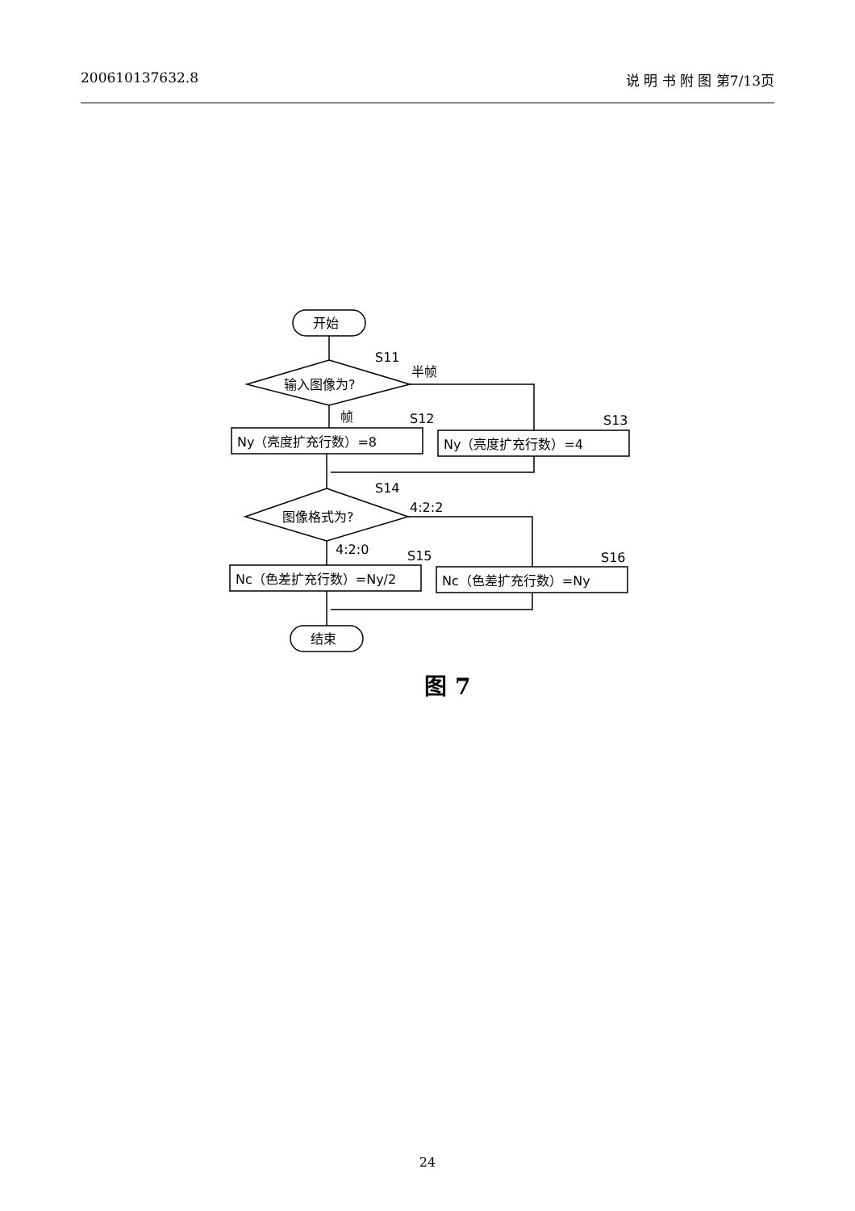200610137632.8 说 明 书 附 图 第7/13页
开始
输入图像为?
S11
半帧
帧
S12
S13
Ny（亮度扩充行数）=8
Ny（亮度扩充行数）=4
图像格式为?
S14
4:2:2
4:2:0
S15
S16
Nc（色差扩充行数）=Ny/2
Nc（色差扩充行数）=Ny
结束
图 7
24